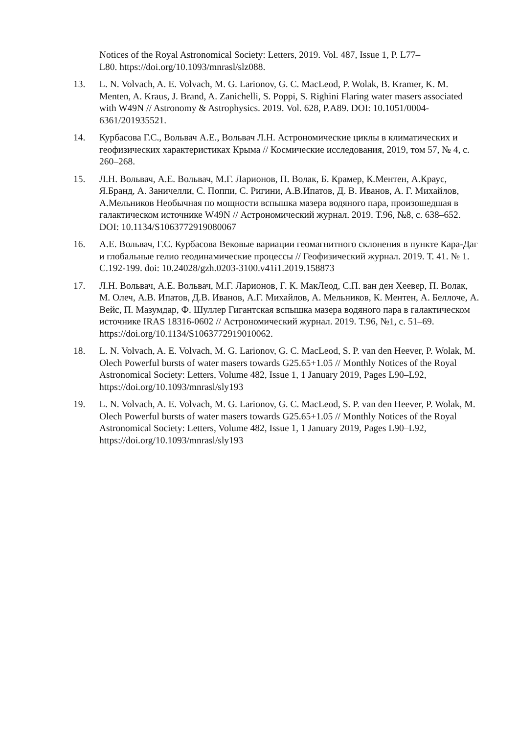Notices of the Royal Astronomical Society: Letters, 2019. Vol. 487, Issue 1, P. L77–
L80. https://doi.org/10.1093/mnrasl/slz088.
13. L. N. Volvach, A. E. Volvach, M. G. Larionov, G. C. MacLeod, P. Wolak, B. Kramer, K. M. Menten, A. Kraus, J. Brand, A. Zanichelli, S. Poppi, S. Righini Flaring water masers associated with W49N // Astronomy & Astrophysics. 2019. Vol. 628, P.A89. DOI: 10.1051/0004-6361/201935521.
14. Курбасова Г.С., Вольвач А.Е., Вольвач Л.Н. Астрономические циклы в климатических и геофизических характеристиках Крыма // Космические исследования, 2019, том 57, № 4, с. 260–268.
15. Л.Н. Вольвач, А.Е. Вольвач, М.Г. Ларионов, П. Волак, Б. Крамер, К.Ментен, А.Краус, Я.Бранд, А. Заничелли, С. Поппи, С. Ригини, А.В.Ипатов, Д. В. Иванов, А. Г. Михайлов, А.Мельников Необычная по мощности вспышка мазера водяного пара, произошедшая в галактическом источнике W49N // Астрономический журнал. 2019. Т.96, №8, с. 638–652.
DOI: 10.1134/S1063772919080067
16. А.Е. Вольвач, Г.С. Курбасова Вековые вариации геомагнитного склонения в пункте Кара-Даг и глобальные гелио геодинамические процессы // Геофизический журнал. 2019. Т. 41. № 1. С.192-199. doi: 10.24028/gzh.0203-3100.v41i1.2019.158873
17. Л.Н. Вольвач, А.Е. Вольвач, М.Г. Ларионов, Г. К. МакЛеод, С.П. ван ден Хеевер, П. Волак, М. Олеч, А.В. Ипатов, Д.В. Иванов, А.Г. Михайлов, А. Мельников, К. Ментен, А. Беллоче, А. Вейс, П. Мазумдар, Ф. Шуллер Гигантская вспышка мазера водяного пара в галактическом источнике IRAS 18316-0602 // Астрономический журнал. 2019. Т.96, №1, с. 51–69. https://doi.org/10.1134/S1063772919010062.
18. L. N. Volvach, A. E. Volvach, M. G. Larionov, G. C. MacLeod, S. P. van den Heever, P. Wolak, M. Olech Powerful bursts of water masers towards G25.65+1.05 // Monthly Notices of the Royal Astronomical Society: Letters, Volume 482, Issue 1, 1 January 2019, Pages L90–L92, https://doi.org/10.1093/mnrasl/sly193
19. L. N. Volvach, A. E. Volvach, M. G. Larionov, G. C. MacLeod, S. P. van den Heever, P. Wolak, M. Olech Powerful bursts of water masers towards G25.65+1.05 // Monthly Notices of the Royal Astronomical Society: Letters, Volume 482, Issue 1, 1 January 2019, Pages L90–L92, https://doi.org/10.1093/mnrasl/sly193